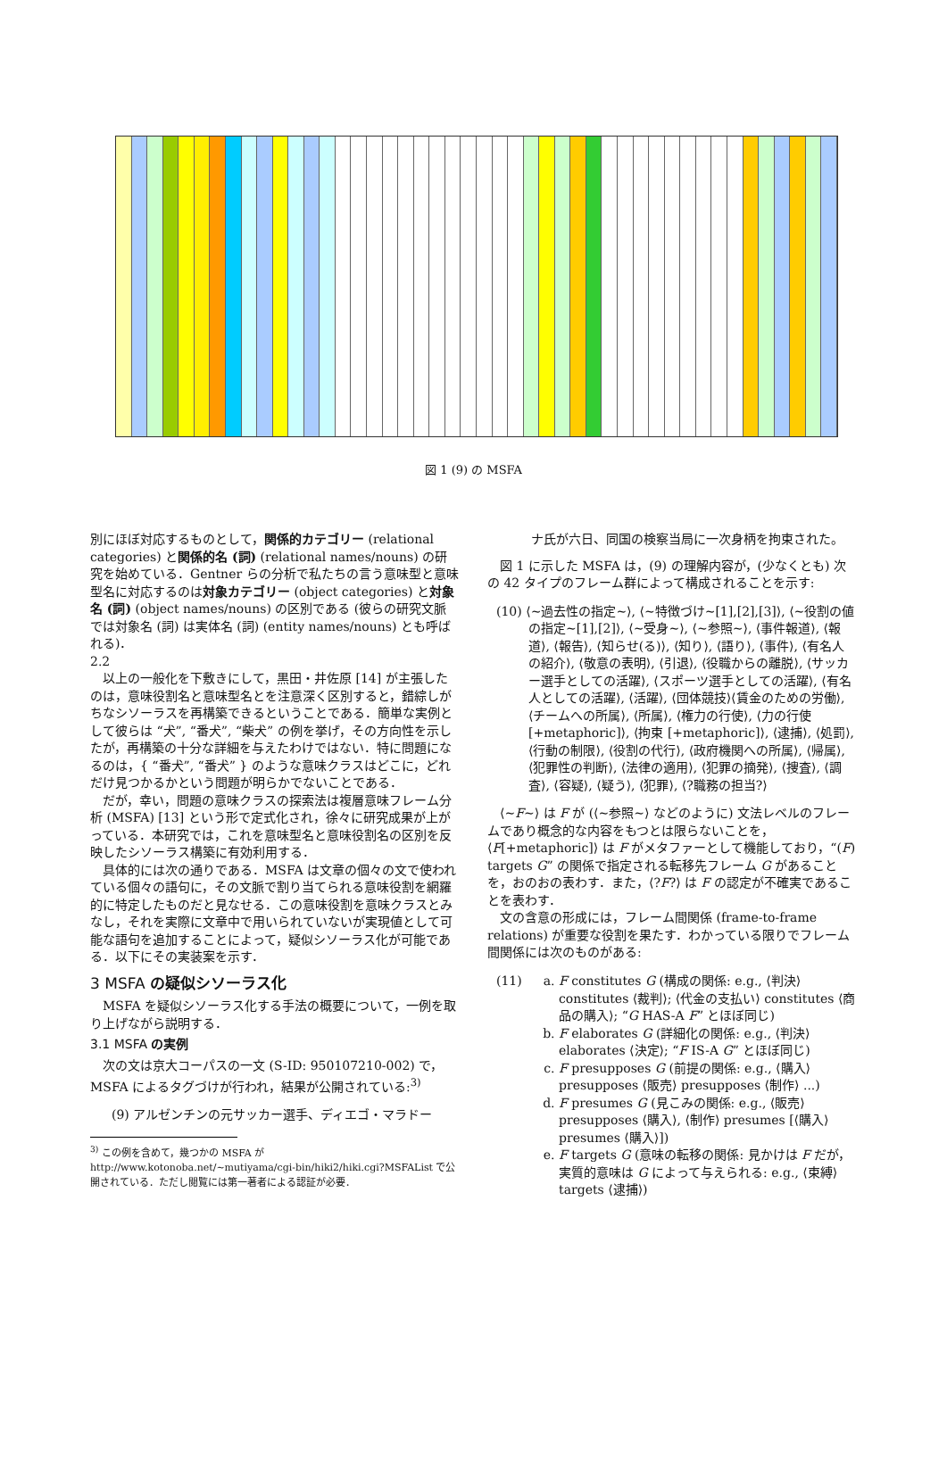図 1 (9) の MSFA
別にほぼ対応するものとして，関係的カテゴリー (relational categories) と関係的名 (詞) (relational names/nouns) の研究を始めている．Gentner らの分析で私たちの言う意味型と意味型名に対応するのは対象カテゴリー (object categories) と対象名 (詞) (object names/nouns) の区別である (彼らの研究文脈では対象名 (詞) は実体名 (詞) (entity names/nouns) とも呼ばれる)．
2.2
以上の一般化を下敷きにして，黒田・井佐原 [14] が主張したのは，意味役割名と意味型名とを注意深く区別すると，錯綜しがちなシソーラスを再構築できるということである．簡単な実例として彼らは “犬”, “番犬”, “柴犬” の例を挙げ，その方向性を示したが，再構築の十分な詳細を与えたわけではない．特に問題になるのは，{ “番犬”, “番犬” } のような意味クラスはどこに，どれだけ見つかるかという問題が明らかでないことである．
だが，幸い，問題の意味クラスの探索法は複層意味フレーム分析 (MSFA) [13] という形で定式化され，徐々に研究成果が上がっている．本研究では，これを意味型名と意味役割名の区別を反映したシソーラス構築に有効利用する．
具体的には次の通りである．MSFA は文章の個々の文で使われている個々の語句に，その文脈で割り当てられる意味役割を網羅的に特定したものだと見なせる．この意味役割を意味クラスとみなし，それを実際に文章中で用いられていないが実現値として可能な語句を追加することによって，疑似シソーラス化が可能である．以下にその実装案を示す．
3 MSFA の疑似シソーラス化
MSFA を疑似シソーラス化する手法の概要について，一例を取り上げながら説明する．
3.1 MSFA の実例
次の文は京大コーパスの一文 (S-ID: 950107210-002) で，MSFA によるタグづけが行われ，結果が公開されている:<sup>3)</sup>
(9) アルゼンチンの元サッカー選手、ディエゴ・マラドー
<sup>3)</sup> この例を含めて，幾つかの MSFA が http://www.kotonoba.net/~mutiyama/cgi-bin/hiki2/hiki.cgi?MSFAList で公開されている．ただし閲覧には第一著者による認証が必要．
ナ氏が六日、同国の検察当局に一次身柄を拘束された。
図 1 に示した MSFA は，(9) の理解内容が，(少なくとも) 次の 42 タイプのフレーム群によって構成されることを示す:
(10) ⟨∼過去性の指定∼⟩, ⟨∼特徴づけ∼[1],[2],[3]⟩, ⟨∼役割の値の指定∼[1],[2]⟩, ⟨∼受身∼⟩, ⟨∼参照∼⟩, ⟨事件報道⟩, ⟨報道⟩, ⟨報告⟩, ⟨知らせ(る)⟩, ⟨知り⟩, ⟨語り⟩, ⟨事件⟩, ⟨有名人の紹介⟩, ⟨敬意の表明⟩, ⟨引退⟩, ⟨役職からの離脱⟩, ⟨サッカー選手としての活躍⟩, ⟨スポーツ選手としての活躍⟩, ⟨有名人としての活躍⟩, ⟨活躍⟩, ⟨団体競技⟩⟨賃金のための労働⟩, ⟨チームへの所属⟩, ⟨所属⟩, ⟨権力の行使⟩, ⟨力の行使 [+metaphoric]⟩, ⟨拘束 [+metaphoric]⟩, ⟨逮捕⟩, ⟨処罰⟩, ⟨行動の制限⟩, ⟨役割の代行⟩, ⟨政府機関への所属⟩, ⟨帰属⟩, ⟨犯罪性の判断⟩, ⟨法律の適用⟩, ⟨犯罪の摘発⟩, ⟨捜査⟩, ⟨調査⟩, ⟨容疑⟩, ⟨疑う⟩, ⟨犯罪⟩, ⟨?職務の担当?⟩
⟨∼F∼⟩ は F が (⟨∼参照∼⟩ などのように) 文法レベルのフレームであり概念的な内容をもつとは限らないことを，⟨F[+metaphoric]⟩ は F がメタファーとして機能しており，“(F) targets G” の関係で指定される転移先フレーム G があることを，おのおの表わす．また，⟨?F?⟩ は F の認定が不確実であることを表わす．
文の含意の形成には，フレーム間関係 (frame-to-frame relations) が重要な役割を果たす．わかっている限りでフレーム間関係には次のものがある:
(11)
a. F constitutes G (構成の関係: e.g., ⟨判決⟩ constitutes ⟨裁判⟩; ⟨代金の支払い⟩ constitutes ⟨商品の購入⟩; “G HAS-A F” とほぼ同じ)
b. F elaborates G (詳細化の関係: e.g., ⟨判決⟩ elaborates ⟨決定⟩; “F IS-A G” とほぼ同じ)
c. F presupposes G (前提の関係: e.g., ⟨購入⟩ presupposes ⟨販売⟩ presupposes ⟨制作⟩ ...)
d. F presumes G (見こみの関係: e.g., ⟨販売⟩ presupposes ⟨購入⟩, ⟨制作⟩ presumes [⟨購入⟩ presumes ⟨購入⟩])
e. F targets G (意味の転移の関係: 見かけは F だが，実質的意味は G によって与えられる: e.g., ⟨束縛⟩ targets ⟨逮捕⟩)